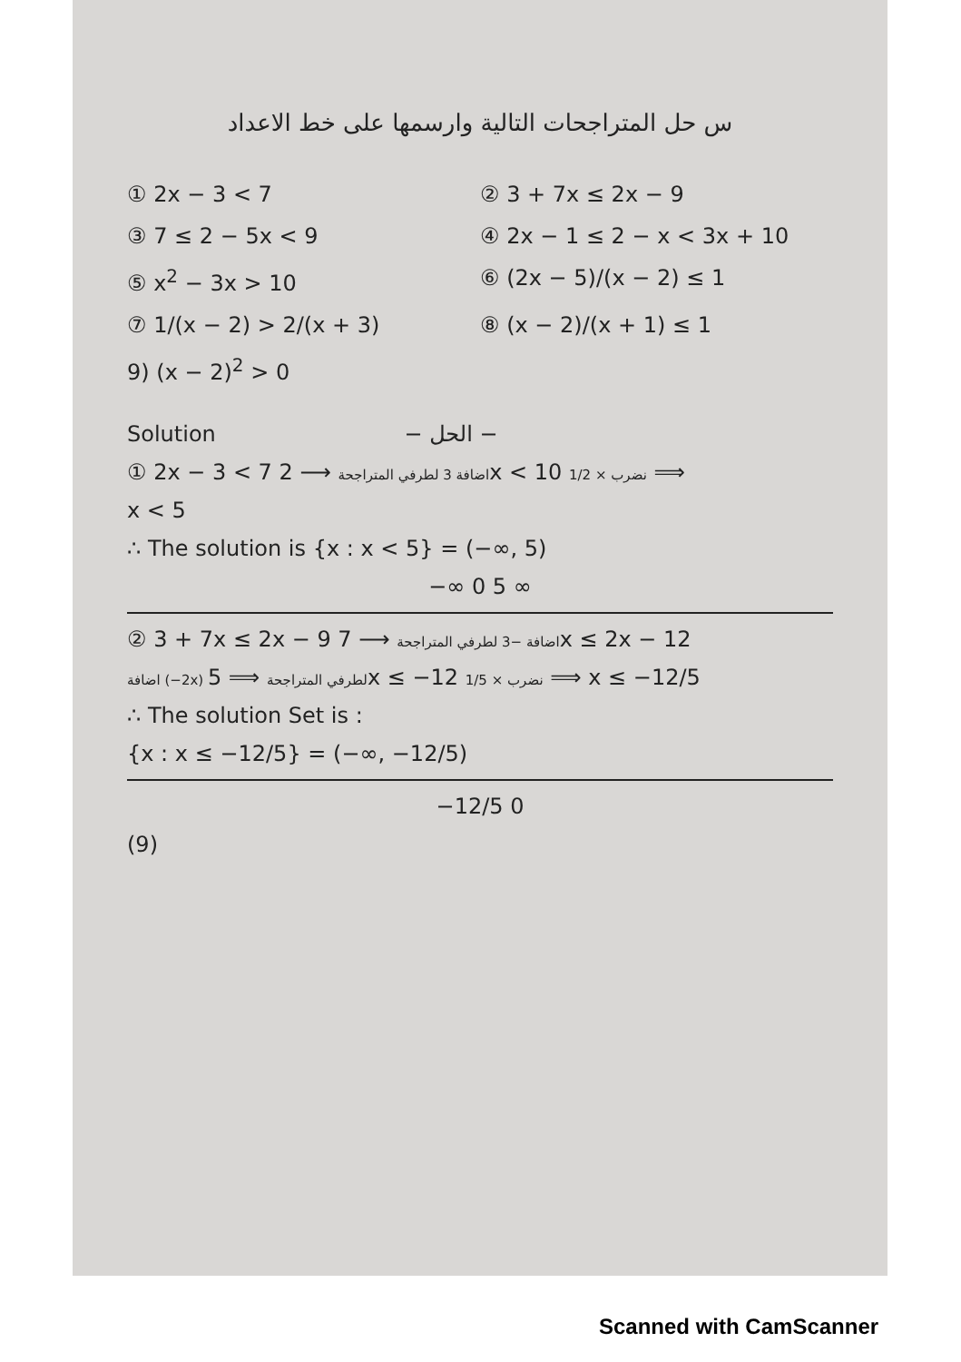س حل المتراجحات التالية وارسمها على خط الاعداد
① 2x − 3 < 7
② 3 + 7x ≤ 2x − 9
③ 7 ≤ 2 − 5x < 9
④ 2x − 1 ≤ 2 − x < 3x + 10
⑤ x<sup>2</sup> − 3x > 10
⑥ (2x − 5)/(x − 2) ≤ 1
⑦ 1/(x − 2) > 2/(x + 3)
⑧ (x − 2)/(x + 1) ≤ 1
9) (x − 2)<sup>2</sup> > 0
Solution − الحل −
① 2x − 3 < 7 اضافة 3 لطرفي المتراجحة ⟶ 2x < 10 نضرب × 1/2 ⟹
x < 5
∴ The solution is {x : x < 5} = (−∞, 5)
−∞ 0 5 ∞
② 3 + 7x ≤ 2x − 9 اضافة −3 لطرفي المتراجحة ⟶ 7x ≤ 2x − 12
اضافة (−2x) لطرفي المتراجحة ⟹ 5x ≤ −12 نضرب × 1/5 ⟹ x ≤ −12/5
∴ The solution Set is :
{x : x ≤ −12/5} = (−∞, −12/5)
−12/5 0
(9)
Scanned with CamScanner